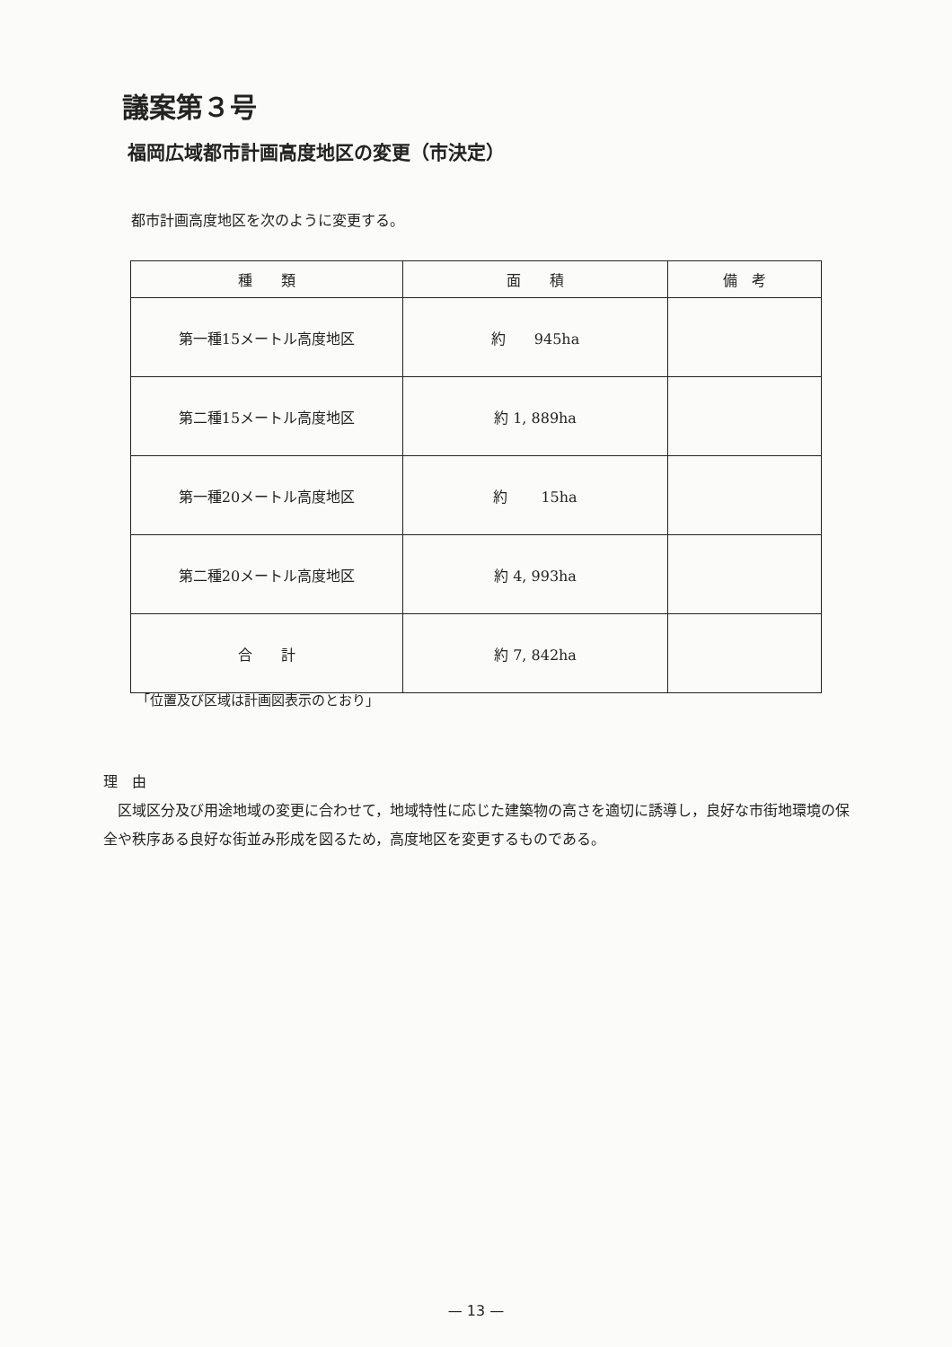議案第３号
福岡広域都市計画高度地区の変更（市決定）
都市計画高度地区を次のように変更する。
| 種 類 | 面 積 | 備 考 |
| --- | --- | --- |
| 第一種15メートル高度地区 | 約 945ha | |
| 第二種15メートル高度地区 | 約 1, 889ha | |
| 第一種20メートル高度地区 | 約 15ha | |
| 第二種20メートル高度地区 | 約 4, 993ha | |
| 合 計 | 約 7, 842ha | |
「位置及び区域は計画図表示のとおり」
理　由
　区域区分及び用途地域の変更に合わせて，地域特性に応じた建築物の高さを適切に誘導し，良好な市街地環境の保全や秩序ある良好な街並み形成を図るため，高度地区を変更するものである。
— 13 —